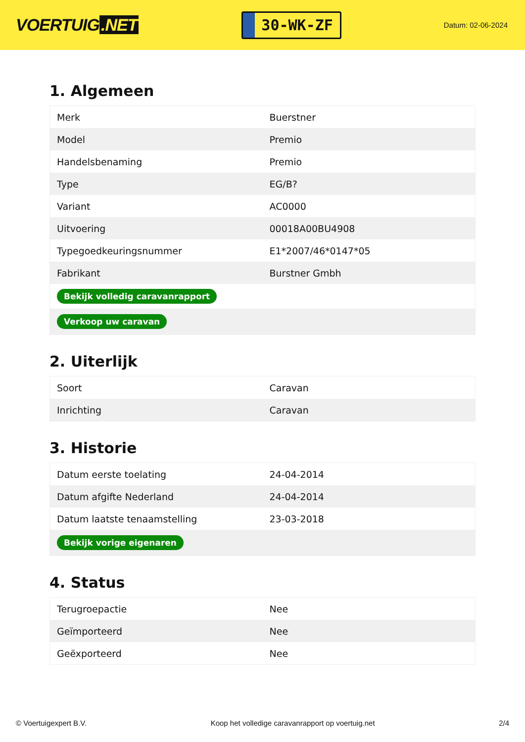VOERTUIG.NET
30-WK-ZF
Datum: 02-06-2024
1. Algemeen
| Merk | Buerstner |
| Model | Premio |
| Handelsbenaming | Premio |
| Type | EG/B? |
| Variant | AC0000 |
| Uitvoering | 00018A00BU4908 |
| Typegoedkeuringsnummer | E1*2007/46*0147*05 |
| Fabrikant | Burstner Gmbh |
| Bekijk volledig caravanrapport | |
| Verkoop uw caravan | |
2. Uiterlijk
| Soort | Caravan |
| Inrichting | Caravan |
3. Historie
| Datum eerste toelating | 24-04-2014 |
| Datum afgifte Nederland | 24-04-2014 |
| Datum laatste tenaamstelling | 23-03-2018 |
| Bekijk vorige eigenaren | |
4. Status
| Terugroepactie | Nee |
| Geïmporteerd | Nee |
| Geëxporteerd | Nee |
© Voertuigexpert B.V. Koop het volledige caravanrapport op voertuig.net 2/4